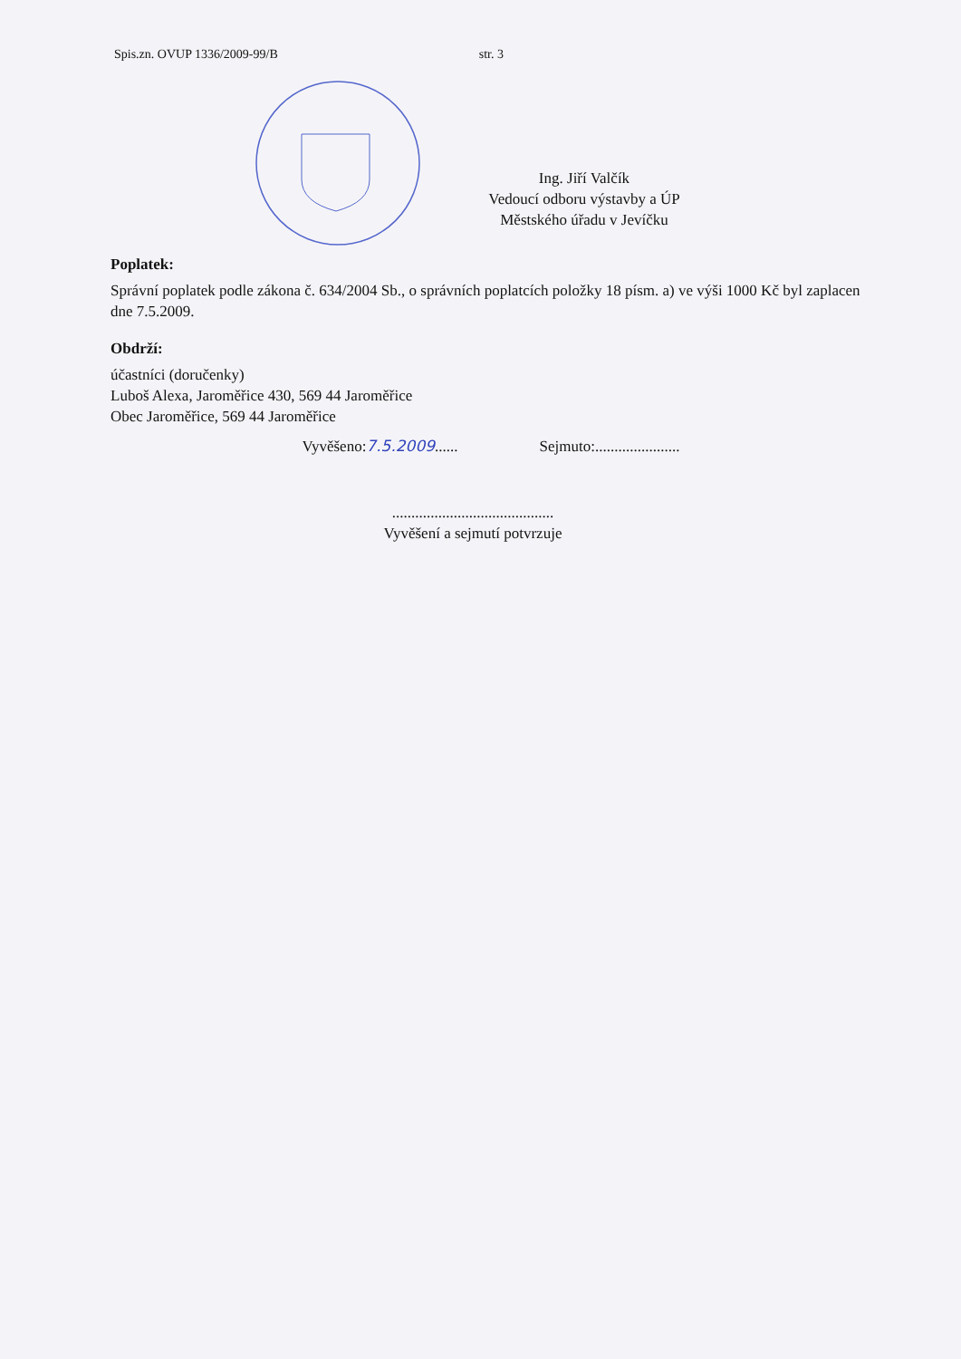Spis.zn. OVUP 1336/2009-99/B str. 3
Ing. Jiří Valčík
Vedoucí odboru výstavby a ÚP
Městského úřadu v Jevíčku
Poplatek:
Správní poplatek podle zákona č. 634/2004 Sb., o správních poplatcích položky 18 písm. a) ve výši 1000 Kč byl zaplacen dne 7.5.2009.
Obdrží:
účastníci (doručenky)
Luboš Alexa, Jaroměřice 430, 569 44 Jaroměřice
Obec Jaroměřice, 569 44 Jaroměřice
Vyvěšeno:7.5.2009...... Sejmuto:......................
..........................................
Vyvěšení a sejmutí potvrzuje